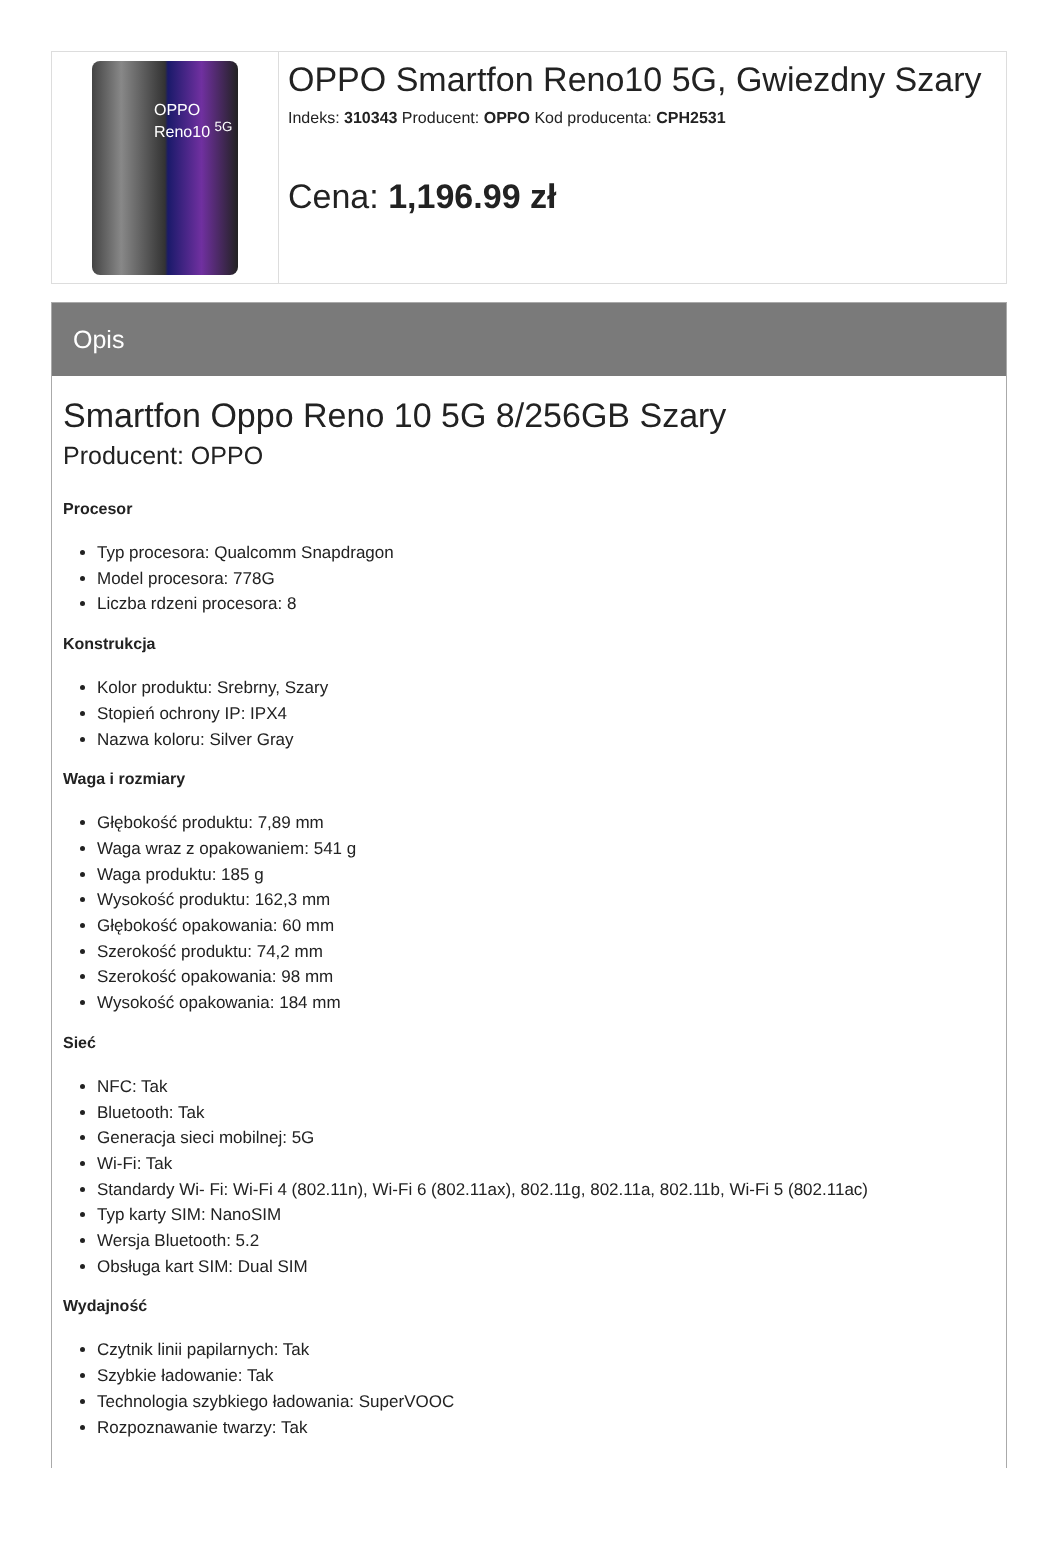OPPO
Reno10 <sup>5G</sup>
OPPO Smartfon Reno10 5G, Gwiezdny Szary
Indeks: 310343 Producent: OPPO Kod producenta: CPH2531
Cena: 1,196.99 zł
Opis
Smartfon Oppo Reno 10 5G 8/256GB Szary
Producent: OPPO
Procesor
Typ procesora: Qualcomm Snapdragon
Model procesora: 778G
Liczba rdzeni procesora: 8
Konstrukcja
Kolor produktu: Srebrny, Szary
Stopień ochrony IP: IPX4
Nazwa koloru: Silver Gray
Waga i rozmiary
Głębokość produktu: 7,89 mm
Waga wraz z opakowaniem: 541 g
Waga produktu: 185 g
Wysokość produktu: 162,3 mm
Głębokość opakowania: 60 mm
Szerokość produktu: 74,2 mm
Szerokość opakowania: 98 mm
Wysokość opakowania: 184 mm
Sieć
NFC: Tak
Bluetooth: Tak
Generacja sieci mobilnej: 5G
Wi-Fi: Tak
Standardy Wi- Fi: Wi-Fi 4 (802.11n), Wi-Fi 6 (802.11ax), 802.11g, 802.11a, 802.11b, Wi-Fi 5 (802.11ac)
Typ karty SIM: NanoSIM
Wersja Bluetooth: 5.2
Obsługa kart SIM: Dual SIM
Wydajność
Czytnik linii papilarnych: Tak
Szybkie ładowanie: Tak
Technologia szybkiego ładowania: SuperVOOC
Rozpoznawanie twarzy: Tak